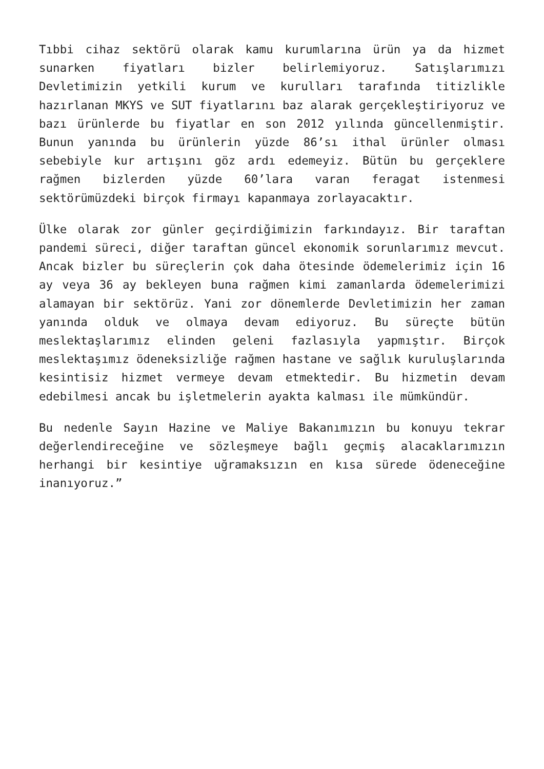Tıbbi cihaz sektörü olarak kamu kurumlarına ürün ya da hizmet sunarken fiyatları bizler belirlemiyoruz. Satışlarımızı Devletimizin yetkili kurum ve kurulları tarafında titizlikle hazırlanan MKYS ve SUT fiyatlarını baz alarak gerçekleştiriyoruz ve bazı ürünlerde bu fiyatlar en son 2012 yılında güncellenmiştir. Bunun yanında bu ürünlerin yüzde 86’sı ithal ürünler olması sebebiyle kur artışını göz ardı edemeyiz. Bütün bu gerçeklere rağmen bizlerden yüzde 60’lara varan feragat istenmesi sektörümüzdeki birçok firmayı kapanmaya zorlayacaktır.
Ülke olarak zor günler geçirdiğimizin farkındayız. Bir taraftan pandemi süreci, diğer taraftan güncel ekonomik sorunlarımız mevcut. Ancak bizler bu süreçlerin çok daha ötesinde ödemelerimiz için 16 ay veya 36 ay bekleyen buna rağmen kimi zamanlarda ödemelerimizi alamayan bir sektörüz. Yani zor dönemlerde Devletimizin her zaman yanında olduk ve olmaya devam ediyoruz. Bu süreçte bütün meslektaşlarımız elinden geleni fazlasıyla yapmıştır. Birçok meslektaşımız ödeneksizliğe rağmen hastane ve sağlık kuruluşlarında kesintisiz hizmet vermeye devam etmektedir. Bu hizmetin devam edebilmesi ancak bu işletmelerin ayakta kalması ile mümkündür.
Bu nedenle Sayın Hazine ve Maliye Bakanımızın bu konuyu tekrar değerlendireceğine ve sözleşmeye bağlı geçmiş alacaklarımızın herhangi bir kesintiye uğramaksızın en kısa sürede ödeneceğine inanıyoruz.”